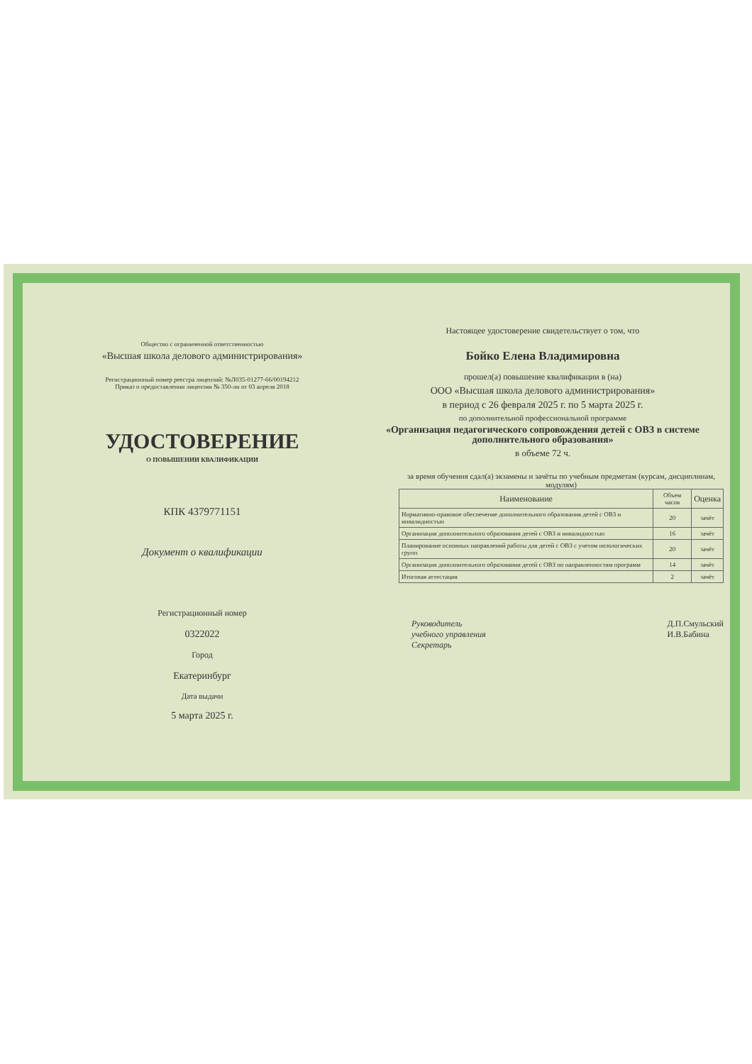Общество с ограниченной ответственностью
«Высшая школа делового администрирования»
Регистрационный номер реестра лицензий: №Л035-01277-66/00194212
Приказ о предоставлении лицензии № 350-ли от 03 апреля 2018
УДОСТОВЕРЕНИЕ
О ПОВЫШЕНИИ КВАЛИФИКАЦИИ
КПК 4379771151
Документ о квалификации
Регистрационный номер
0322022
Город
Екатеринбург
Дата выдачи
5 марта 2025 г.
Настоящее удостоверение свидетельствует о том, что
Бойко Елена Владимировна
прошел(а) повышение квалификации в (на)
ООО «Высшая школа делового администрирования»
в период с 26 февраля 2025 г. по 5 марта 2025 г.
по дополнительной профессиональной программе
«Организация педагогического сопровождения детей с ОВЗ в системе дополнительного образования»
в объеме 72 ч.
за время обучения сдал(а) экзамены и зачёты по учебным предметам (курсам, дисциплинам, модулям)
| Наименование | Объем часов | Оценка |
| --- | --- | --- |
| Нормативно-правовое обеспечение дополнительного образования детей с ОВЗ и инвалидностью | 20 | зачёт |
| Организация дополнительного образования детей с ОВЗ и инвалидностью | 16 | зачёт |
| Планирование основных направлений работы для детей с ОВЗ с учетом нозологических групп | 20 | зачёт |
| Организация дополнительного образования детей с ОВЗ по направленностям программ | 14 | зачёт |
| Итоговая аттестация | 2 | зачёт |
Руководитель
учебного управления
Секретарь
Д.П.Смульский
И.В.Бабина